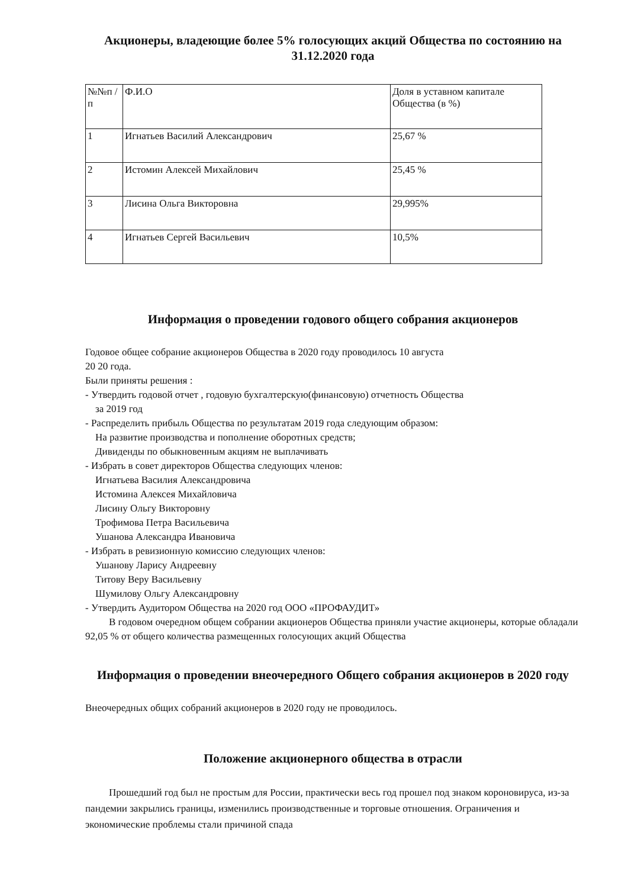Акционеры, владеющие более 5% голосующих акций Общества по состоянию на 31.12.2020 года
| №№п /п | Ф.И.О | Доля в уставном капитале Общества (в %) |
| --- | --- | --- |
| 1 | Игнатьев Василий Александрович | 25,67 % |
| 2 | Истомин Алексей Михайлович | 25,45 % |
| 3 | Лисина Ольга Викторовна | 29,995% |
| 4 | Игнатьев Сергей Васильевич | 10,5% |
Информация о проведении годового общего собрания акционеров
Годовое общее собрание акционеров Общества в 2020 году проводилось 10 августа
20 20 года.
Были приняты решения :
- Утвердить годовой отчет , годовую бухгалтерскую(финансовую) отчетность Общества
за 2019 год
- Распределить прибыль Общества по результатам 2019 года следующим образом:
На развитие производства и пополнение оборотных средств;
Дивиденды по обыкновенным акциям не выплачивать
- Избрать в совет директоров Общества следующих членов:
Игнатьева Василия Александровича
Истомина Алексея Михайловича
Лисину Ольгу Викторовну
Трофимова Петра Васильевича
Ушанова Александра Ивановича
- Избрать в ревизионную комиссию следующих членов:
Ушанову Ларису Андреевну
Титову Веру Васильевну
Шумилову Ольгу Александровну
- Утвердить Аудитором Общества на 2020 год ООО «ПРОФАУДИТ»
В годовом очередном общем собрании акционеров Общества приняли участие акционеры, которые обладали 92,05 % от общего количества размещенных голосующих акций Общества
Информация о проведении внеочередного Общего собрания акционеров в 2020 году
Внеочередных общих собраний акционеров в 2020 году не проводилось.
Положение акционерного общества в отрасли
Прошедший год был не простым для России, практически весь год прошел под знаком короновируса, из-за пандемии закрылись границы, изменились производственные и торговые отношения. Ограничения и экономические проблемы стали причиной спада